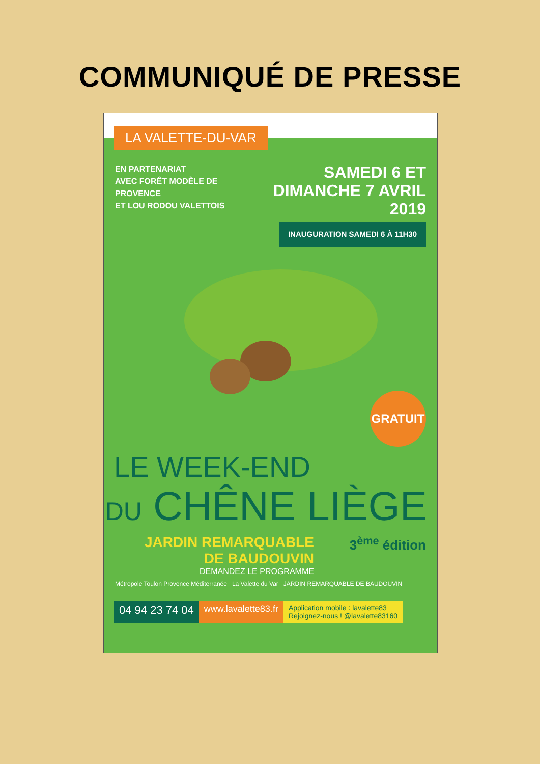COMMUNIQUÉ DE PRESSE
LA VALETTE-DU-VAR
EN PARTENARIAT
AVEC FORÊT MODÈLE DE PROVENCE
ET LOU RODOU VALETTOIS
SAMEDI 6 ET
DIMANCHE 7 AVRIL 2019
INAUGURATION SAMEDI 6 À 11H30
GRATUIT
LE WEEK-END
DU CHÊNE LIÈGE
JARDIN REMARQUABLE
DE BAUDOUVIN
DEMANDEZ LE PROGRAMME
3<sup>ème</sup> édition
Métropole Toulon Provence Méditerranée La Valette du Var JARDIN REMARQUABLE DE BAUDOUVIN
04 94 23 74 04
www.lavalette83.fr
Application mobile : lavalette83
Rejoignez-nous ! @lavalette83160